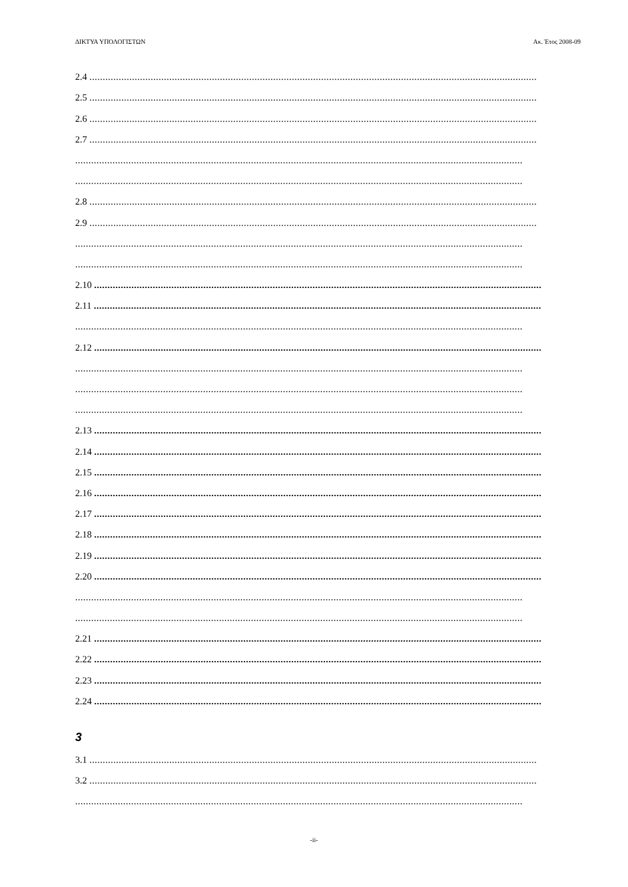ΔΙΚΤΥΑ ΥΠΟΛΟΓΙΣΤΩΝ Ακ. Έτος 2008-09
2.4........................................................................................................................................................................
2.5........................................................................................................................................................................
2.6........................................................................................................................................................................
2.7........................................................................................................................................................................
........................................................................................................................................................................
........................................................................................................................................................................
2.8........................................................................................................................................................................
2.9........................................................................................................................................................................
........................................................................................................................................................................
........................................................................................................................................................................
2.10........................................................................................................................................................................
2.11........................................................................................................................................................................
........................................................................................................................................................................
2.12........................................................................................................................................................................
........................................................................................................................................................................
........................................................................................................................................................................
........................................................................................................................................................................
2.13........................................................................................................................................................................
2.14........................................................................................................................................................................
2.15........................................................................................................................................................................
2.16........................................................................................................................................................................
2.17........................................................................................................................................................................
2.18........................................................................................................................................................................
2.19........................................................................................................................................................................
2.20........................................................................................................................................................................
........................................................................................................................................................................
........................................................................................................................................................................
2.21........................................................................................................................................................................
2.22........................................................................................................................................................................
2.23........................................................................................................................................................................
2.24........................................................................................................................................................................
3
3.1........................................................................................................................................................................
3.2........................................................................................................................................................................
........................................................................................................................................................................
-ii-